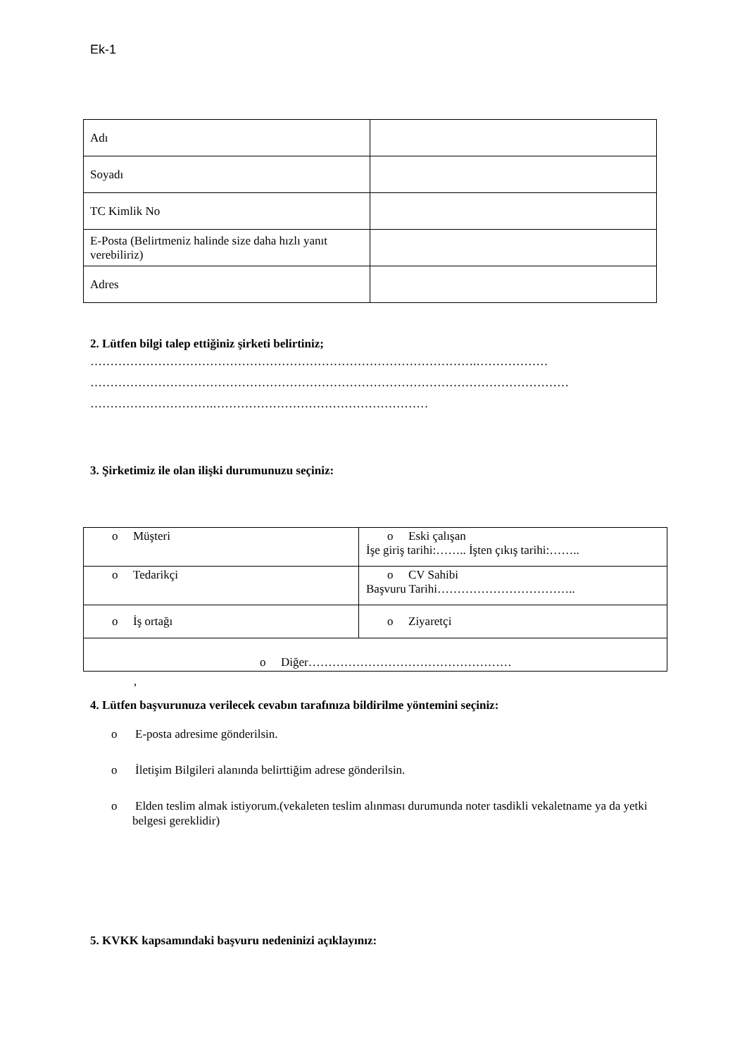Ek-1
| Adı | |
| Soyadı | |
| TC Kimlik No | |
| E-Posta (Belirtmeniz halinde size daha hızlı yanıt verebiliriz) | |
| Adres | |
2. Lütfen bilgi talep ettiğiniz şirketi belirtiniz;
…………………………………………………………………………………….………………
…………………………………………………………………………………………………………
………………………….………………………………………………
3. Şirketimiz ile olan ilişki durumunuzu seçiniz:
| o Müşteri | o Eski çalışan İşe giriş tarihi:…….. İşten çıkış tarihi:…….. |
| o Tedarikçi | o CV Sahibi Başvuru Tarihi…………………………….. |
| o İş ortağı | o Ziyaretçi |
| o Diğer…………………………………………… | |
,
4. Lütfen başvurunuza verilecek cevabın tarafınıza bildirilme yöntemini seçiniz:
o E-posta adresime gönderilsin.
o İletişim Bilgileri alanında belirttiğim adrese gönderilsin.
o Elden teslim almak istiyorum.(vekaleten teslim alınması durumunda noter tasdikli vekaletname ya da yetki belgesi gereklidir)
5. KVKK kapsamındaki başvuru nedeninizi açıklayınız: